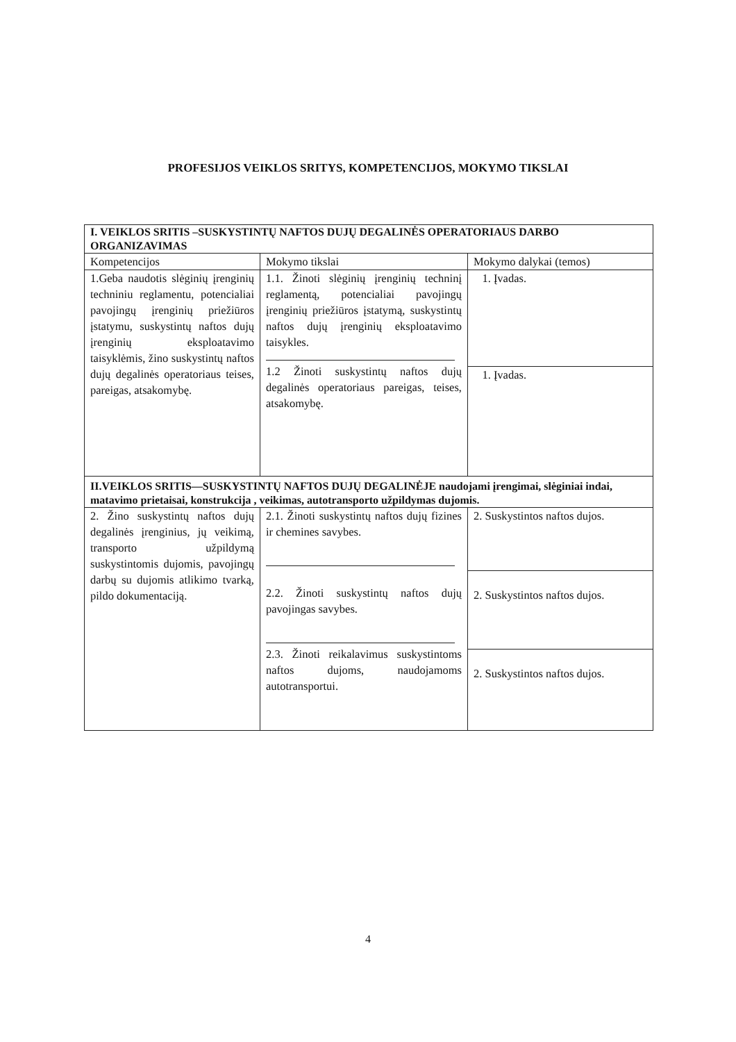PROFESIJOS VEIKLOS SRITYS, KOMPETENCIJOS, MOKYMO TIKSLAI
| I. VEIKLOS SRITIS –SUSKYSTINTŲ NAFTOS DUJŲ DEGALINĖS OPERATORIAUS DARBO ORGANIZAVIMAS | | |
| Kompetencijos | Mokymo tikslai | Mokymo dalykai (temos) |
| 1.Geba naudotis slėginių įrenginių techniniu reglamentu, potencialiai pavojingų įrenginių priežiūros įstatymu, suskystintų naftos dujų įrenginių eksploatavimo taisyklėmis, žino suskystintų naftos dujų degalinės operatoriaus teises, pareigas, atsakomybę. | 1.1. Žinoti slėginių įrenginių techninį reglamentą, potencialiai pavojingų įrenginių priežiūros įstatymą, suskystintų naftos dujų įrenginių eksploatavimo taisykles. 1.2 Žinoti suskystintų naftos dujų degalinės operatoriaus pareigas, teises, atsakomybę. | 1. Įvadas. |
| | | 1. Įvadas. |
| II.VEIKLOS SRITIS—SUSKYSTINTŲ NAFTOS DUJŲ DEGALINĖJE naudojami įrengimai, slėginiai indai, matavimo prietaisai, konstrukcija , veikimas, autotransporto užpildymas dujomis. | | |
| 2. Žino suskystintų naftos dujų degalinės įrenginius, jų veikimą, transporto užpildymą suskystintomis dujomis, pavojingų darbų su dujomis atlikimo tvarką, pildo dokumentaciją. | 2.1. Žinoti suskystintų naftos dujų fizines ir chemines savybes. 2.2. Žinoti suskystintų naftos dujų pavojingas savybes. 2.3. Žinoti reikalavimus suskystintoms naftos dujoms, naudojamoms autotransportui. | 2. Suskystintos naftos dujos. |
| | | 2. Suskystintos naftos dujos. |
| | | 2. Suskystintos naftos dujos. |
4